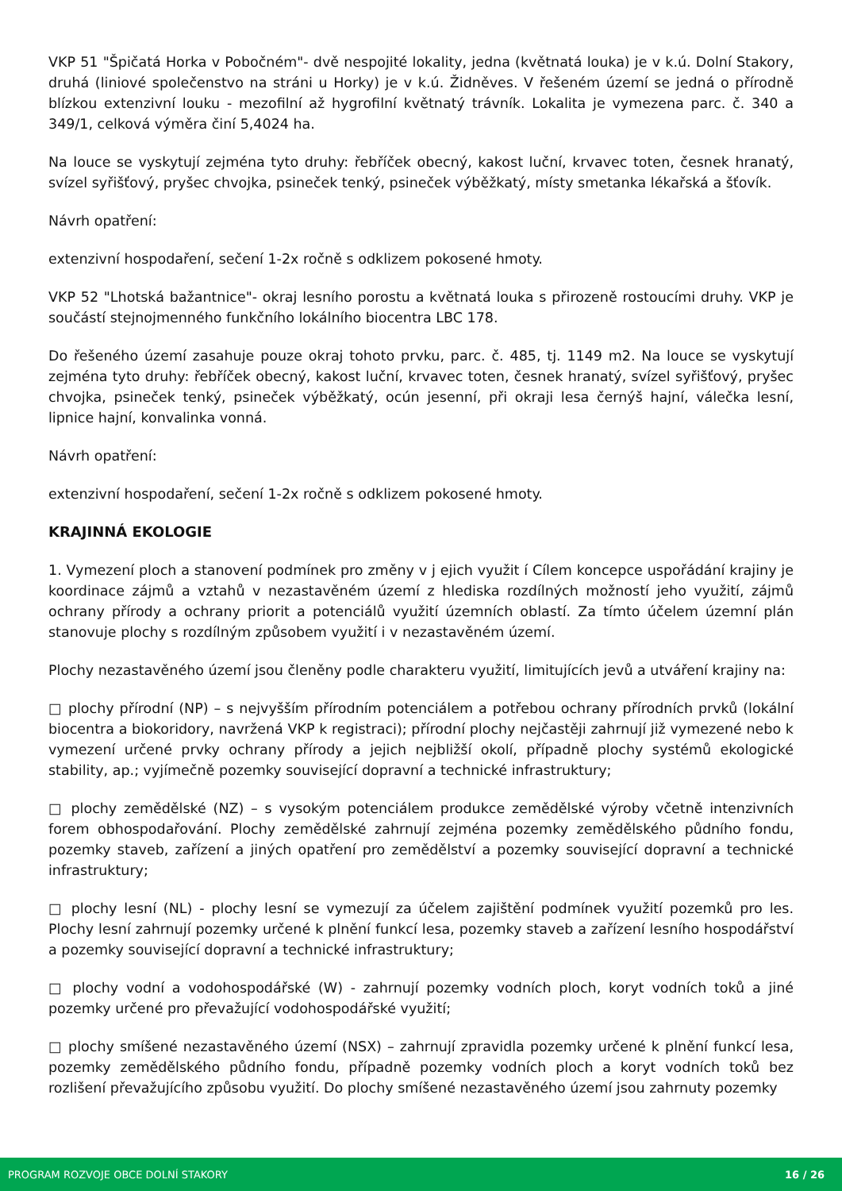VKP 51 "Špičatá Horka v Pobočném"- dvě nespojité lokality, jedna (květnatá louka) je v k.ú. Dolní Stakory, druhá (liniové společenstvo na stráni u Horky) je v k.ú. Židněves. V řešeném území se jedná o přírodně blízkou extenzivní louku - mezofilní až hygrofilní květnatý trávník. Lokalita je vymezena parc. č. 340 a 349/1, celková výměra činí 5,4024 ha.
Na louce se vyskytují zejména tyto druhy: řebříček obecný, kakost luční, krvavec toten, česnek hranatý, svízel syřišťový, pryšec chvojka, psineček tenký, psineček výběžkatý, místy smetanka lékařská a šťovík.
Návrh opatření:
extenzivní hospodaření, sečení 1-2x ročně s odklizem pokosené hmoty.
VKP 52 "Lhotská bažantnice"- okraj lesního porostu a květnatá louka s přirozeně rostoucími druhy. VKP je součástí stejnojmenného funkčního lokálního biocentra LBC 178.
Do řešeného území zasahuje pouze okraj tohoto prvku, parc. č. 485, tj. 1149 m2. Na louce se vyskytují zejména tyto druhy: řebříček obecný, kakost luční, krvavec toten, česnek hranatý, svízel syřišťový, pryšec chvojka, psineček tenký, psineček výběžkatý, ocún jesenní, při okraji lesa černýš hajní, válečka lesní, lipnice hajní, konvalinka vonná.
Návrh opatření:
extenzivní hospodaření, sečení 1-2x ročně s odklizem pokosené hmoty.
KRAJINNÁ EKOLOGIE
1. Vymezení ploch a stanovení podmínek pro změny v j ejich využit í Cílem koncepce uspořádání krajiny je koordinace zájmů a vztahů v nezastavěném území z hlediska rozdílných možností jeho využití, zájmů ochrany přírody a ochrany priorit a potenciálů využití územních oblastí. Za tímto účelem územní plán stanovuje plochy s rozdílným způsobem využití i v nezastavěném území.
Plochy nezastavěného území jsou členěny podle charakteru využití, limitujících jevů a utváření krajiny na:
□ plochy přírodní (NP) – s nejvyšším přírodním potenciálem a potřebou ochrany přírodních prvků (lokální biocentra a biokoridory, navržená VKP k registraci); přírodní plochy nejčastěji zahrnují již vymezené nebo k vymezení určené prvky ochrany přírody a jejich nejbližší okolí, případně plochy systémů ekologické stability, ap.; vyjímečně pozemky související dopravní a technické infrastruktury;
□ plochy zemědělské (NZ) – s vysokým potenciálem produkce zemědělské výroby včetně intenzivních forem obhospodařování. Plochy zemědělské zahrnují zejména pozemky zemědělského půdního fondu, pozemky staveb, zařízení a jiných opatření pro zemědělství a pozemky související dopravní a technické infrastruktury;
□ plochy lesní (NL) - plochy lesní se vymezují za účelem zajištění podmínek využití pozemků pro les. Plochy lesní zahrnují pozemky určené k plnění funkcí lesa, pozemky staveb a zařízení lesního hospodářství a pozemky související dopravní a technické infrastruktury;
□ plochy vodní a vodohospodářské (W) - zahrnují pozemky vodních ploch, koryt vodních toků a jiné pozemky určené pro převažující vodohospodářské využití;
□ plochy smíšené nezastavěného území (NSX) – zahrnují zpravidla pozemky určené k plnění funkcí lesa, pozemky zemědělského půdního fondu, případně pozemky vodních ploch a koryt vodních toků bez rozlišení převažujícího způsobu využití. Do plochy smíšené nezastavěného území jsou zahrnuty pozemky
PROGRAM ROZVOJE OBCE DOLNÍ STAKORY 16 / 26